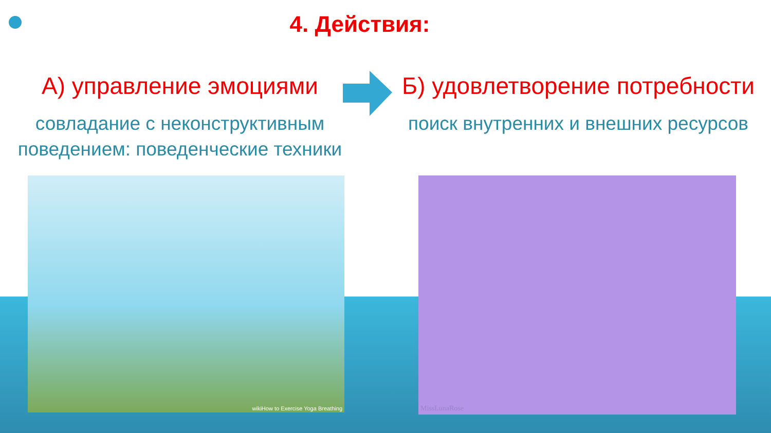4. Действия:
А) управление эмоциями
совладание с неконструктивным поведением: поведенческие техники
Б) удовлетворение потребности
поиск внутренних и внешних ресурсов
wikiHow to Exercise Yoga Breathing MissLunaRose